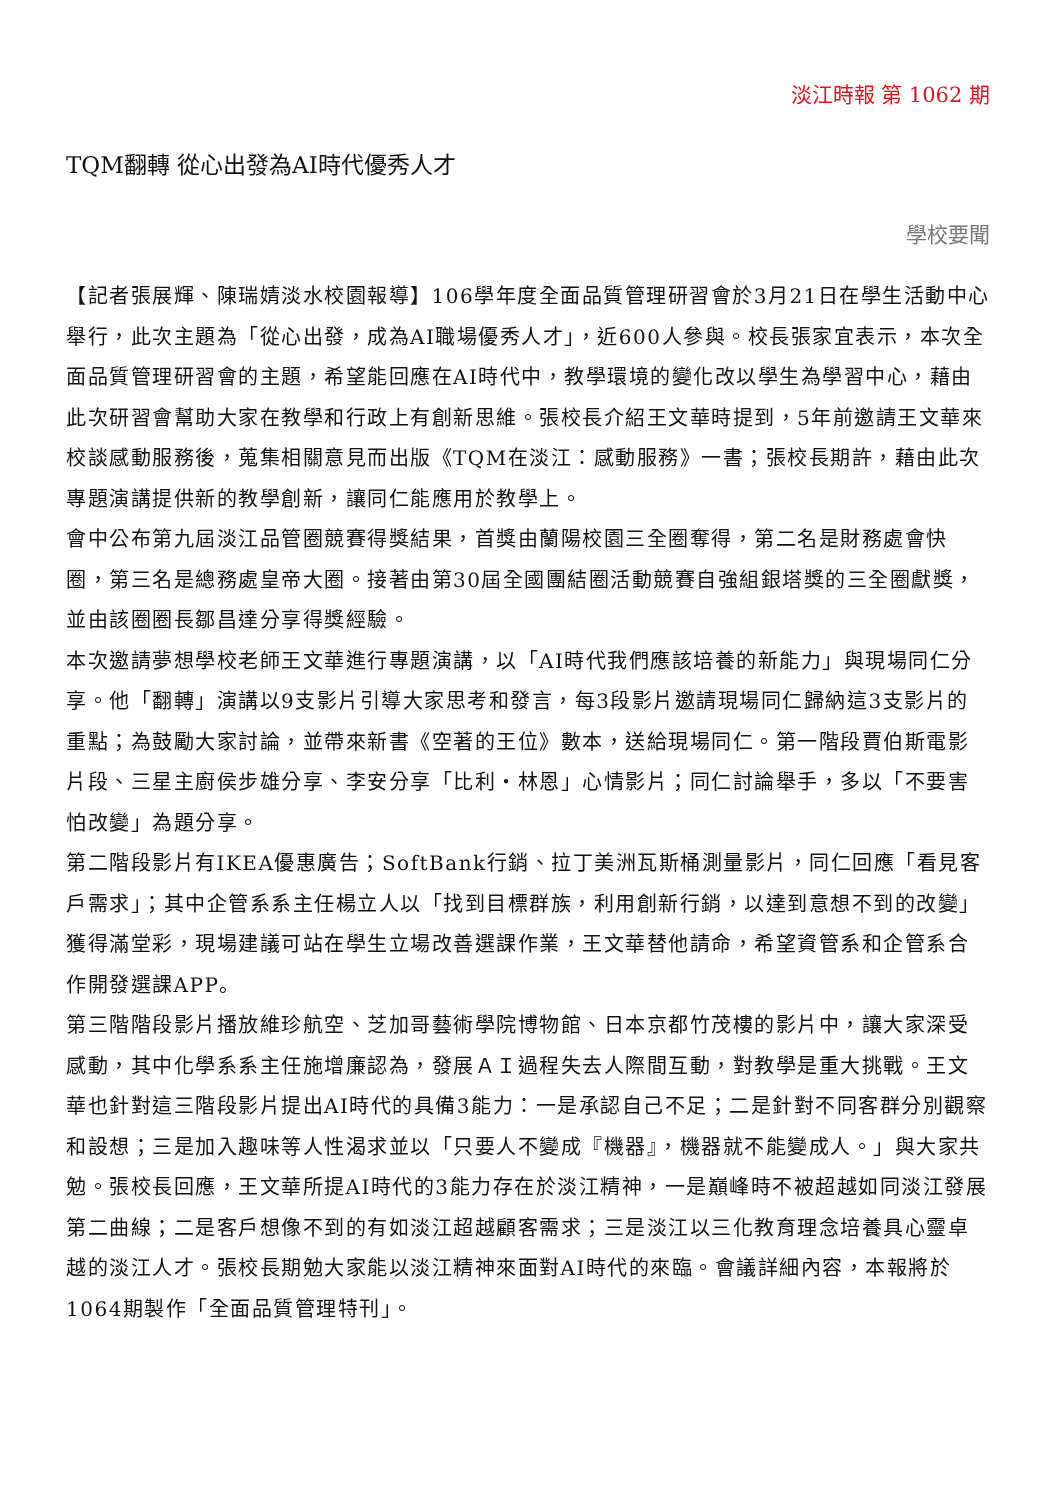淡江時報 第 1062 期
TQM翻轉 從心出發為AI時代優秀人才
學校要聞
【記者張展輝、陳瑞婧淡水校園報導】106學年度全面品質管理研習會於3月21日在學生活動中心舉行，此次主題為「從心出發，成為AI職場優秀人才」，近600人參與。校長張家宜表示，本次全面品質管理研習會的主題，希望能回應在AI時代中，教學環境的變化改以學生為學習中心，藉由此次研習會幫助大家在教學和行政上有創新思維。張校長介紹王文華時提到，5年前邀請王文華來校談感動服務後，蒐集相關意見而出版《TQM在淡江：感動服務》一書；張校長期許，藉由此次專題演講提供新的教學創新，讓同仁能應用於教學上。
會中公布第九屆淡江品管圈競賽得獎結果，首獎由蘭陽校園三全圈奪得，第二名是財務處會快圈，第三名是總務處皇帝大圈。接著由第30屆全國團結圈活動競賽自強組銀塔獎的三全圈獻獎，並由該圈圈長鄒昌達分享得獎經驗。
本次邀請夢想學校老師王文華進行專題演講，以「AI時代我們應該培養的新能力」與現場同仁分享。他「翻轉」演講以9支影片引導大家思考和發言，每3段影片邀請現場同仁歸納這3支影片的重點；為鼓勵大家討論，並帶來新書《空著的王位》數本，送給現場同仁。第一階段賈伯斯電影片段、三星主廚侯步雄分享、李安分享「比利・林恩」心情影片；同仁討論舉手，多以「不要害怕改變」為題分享。
第二階段影片有IKEA優惠廣告；SoftBank行銷、拉丁美洲瓦斯桶測量影片，同仁回應「看見客戶需求」；其中企管系系主任楊立人以「找到目標群族，利用創新行銷，以達到意想不到的改變」獲得滿堂彩，現場建議可站在學生立場改善選課作業，王文華替他請命，希望資管系和企管系合作開發選課APP。
第三階階段影片播放維珍航空、芝加哥藝術學院博物館、日本京都竹茂樓的影片中，讓大家深受感動，其中化學系系主任施增廉認為，發展ＡＩ過程失去人際間互動，對教學是重大挑戰。王文華也針對這三階段影片提出AI時代的具備3能力：一是承認自己不足；二是針對不同客群分別觀察和設想；三是加入趣味等人性渴求並以「只要人不變成『機器』，機器就不能變成人。」與大家共勉。張校長回應，王文華所提AI時代的3能力存在於淡江精神，一是巔峰時不被超越如同淡江發展第二曲線；二是客戶想像不到的有如淡江超越顧客需求；三是淡江以三化教育理念培養具心靈卓越的淡江人才。張校長期勉大家能以淡江精神來面對AI時代的來臨。會議詳細內容，本報將於1064期製作「全面品質管理特刊」。